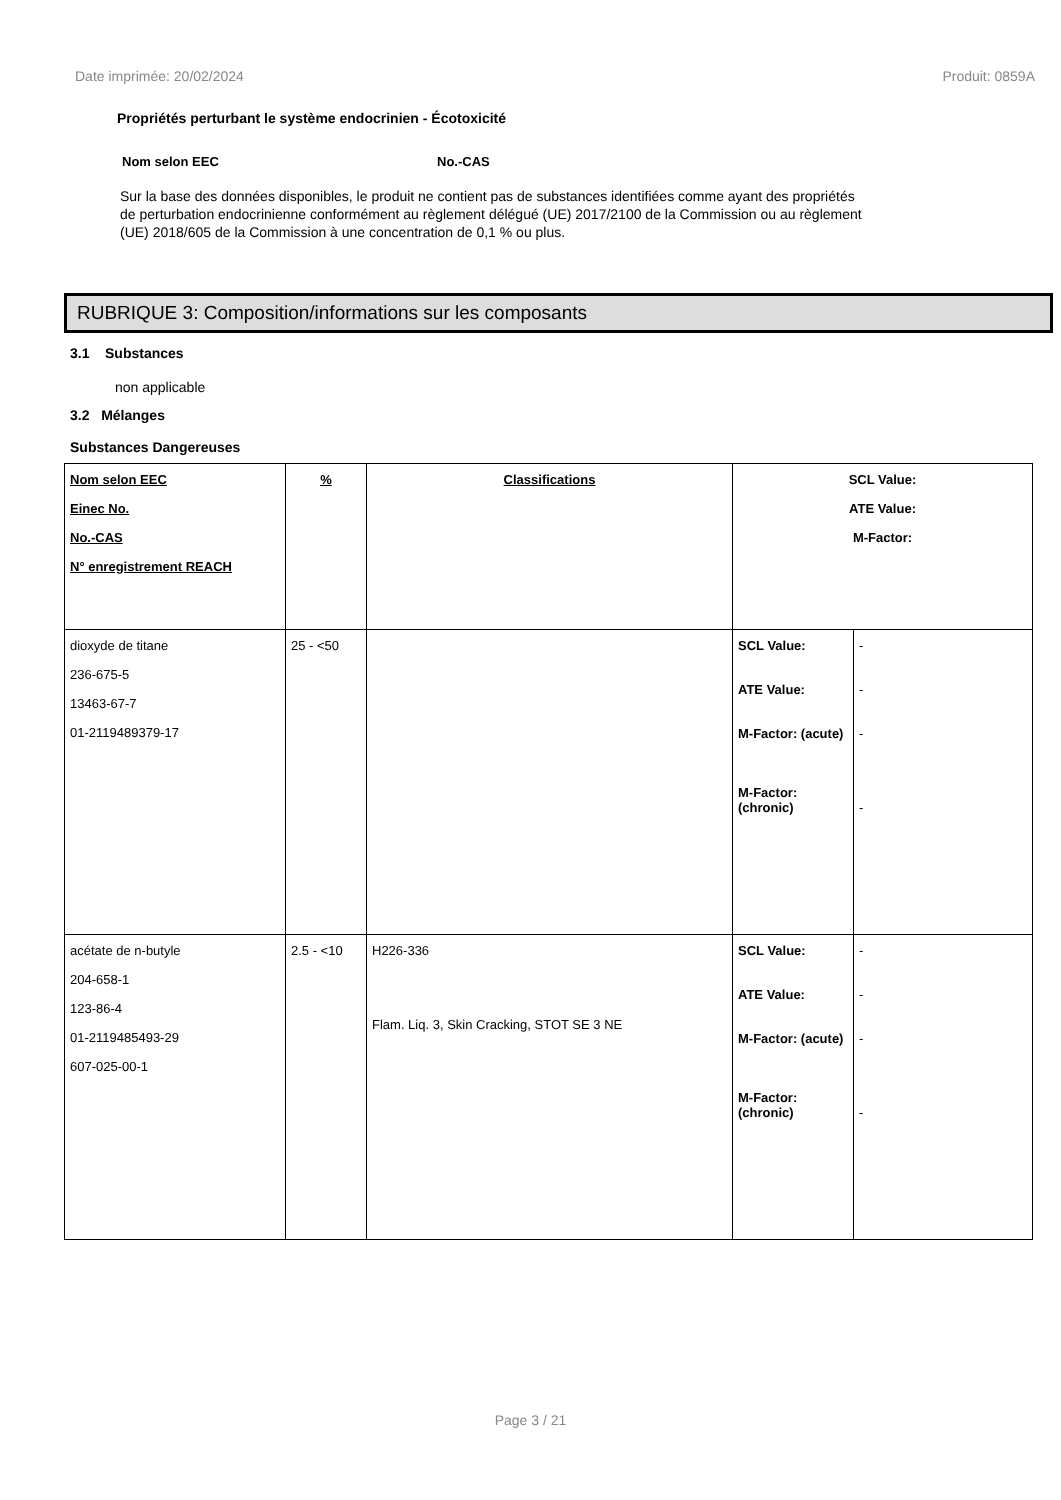Date imprimée: 20/02/2024 Produit: 0859A
Propriétés perturbant le système endocrinien - Écotoxicité
Nom selon EEC No.-CAS
Sur la base des données disponibles, le produit ne contient pas de substances identifiées comme ayant des propriétés de perturbation endocrinienne conformément au règlement délégué (UE) 2017/2100 de la Commission ou au règlement (UE) 2018/605 de la Commission à une concentration de 0,1 % ou plus.
RUBRIQUE 3: Composition/informations sur les composants
3.1 Substances
non applicable
3.2 Mélanges
Substances Dangereuses
| Nom selon EEC Einec No. No.-CAS N° enregistrement REACH | % | Classifications | SCL Value: ATE Value: M-Factor: | |
| dioxyde de titane 236-675-5 13463-67-7 01-2119489379-17 | 25 - <50 | | SCL Value: ATE Value: M-Factor: (acute) M-Factor: (chronic) | - - - - |
| acétate de n-butyle 204-658-1 123-86-4 01-2119485493-29 607-025-00-1 | 2.5 - <10 | H226-336 Flam. Liq. 3, Skin Cracking, STOT SE 3 NE | SCL Value: ATE Value: M-Factor: (acute) M-Factor: (chronic) | - - - - |
Page 3 / 21